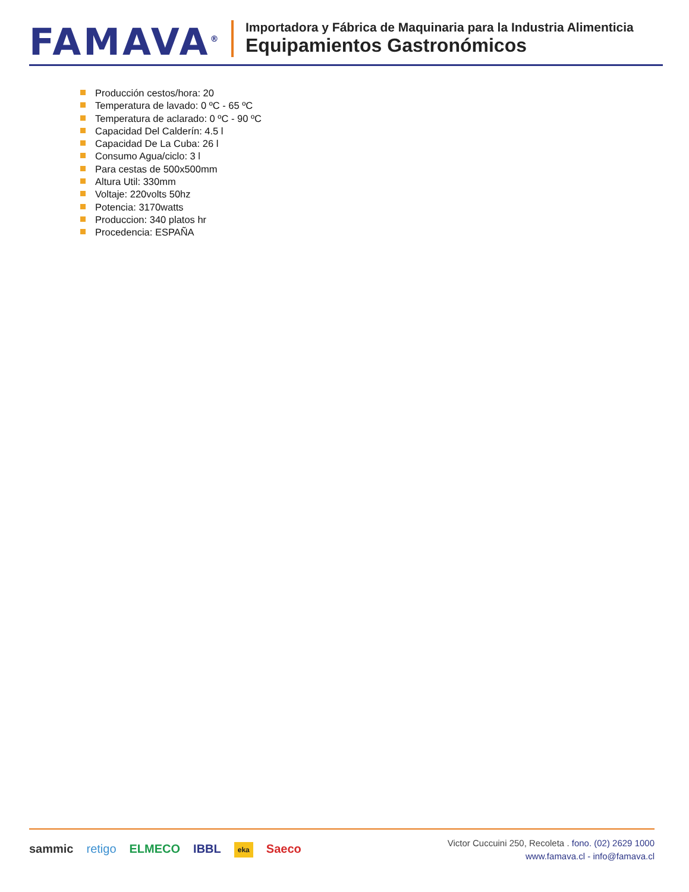FAMAVA<sup>®</sup>
Importadora y Fábrica de Maquinaria para la Industria Alimenticia
Equipamientos Gastronómicos
Producción cestos/hora: 20
Temperatura de lavado: 0 ºC - 65 ºC
Temperatura de aclarado: 0 ºC - 90 ºC
Capacidad Del Calderín: 4.5 l
Capacidad De La Cuba: 26 l
Consumo Agua/ciclo: 3 l
Para cestas de 500x500mm
Altura Util: 330mm
Voltaje: 220volts 50hz
Potencia: 3170watts
Produccion: 340 platos hr
Procedencia: ESPAÑA
sammic retigo ELMECO IBBL eka Saeco
Victor Cuccuini 250, Recoleta . fono. (02) 2629 1000
www.famava.cl - info@famava.cl